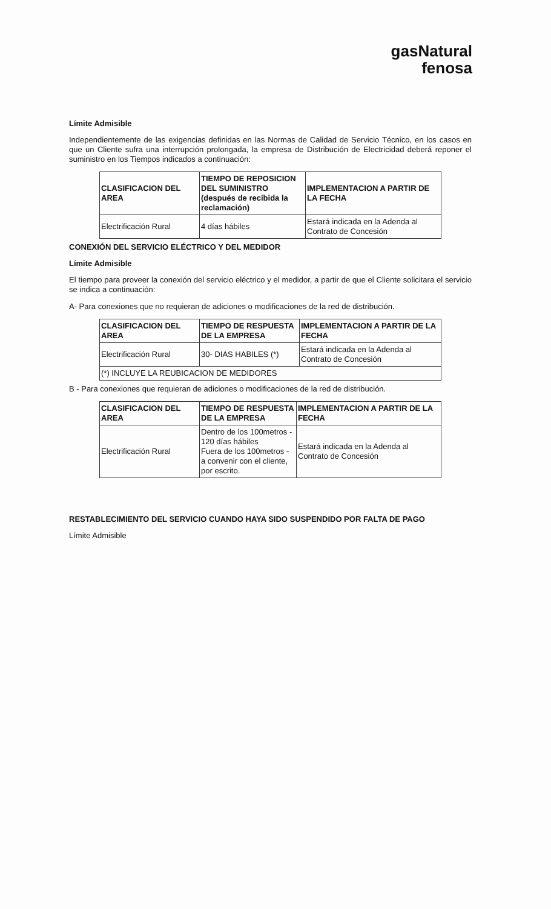gasNatural
fenosa
Límite Admisible
Independientemente de las exigencias definidas en las Normas de Calidad de Servicio Técnico, en los casos en que un Cliente sufra una interrupción prolongada, la empresa de Distribución de Electricidad deberá reponer el suministro en los Tiempos indicados a continuación:
| CLASIFICACION DEL AREA | TIEMPO DE REPOSICION DEL SUMINISTRO (después de recibida la reclamación) | IMPLEMENTACION A PARTIR DE LA FECHA |
| --- | --- | --- |
| Electrificación Rural | 4 días hábiles | Estará indicada en la Adenda al Contrato de Concesión |
CONEXIÓN DEL SERVICIO ELÉCTRICO Y DEL MEDIDOR
Límite Admisible
El tiempo para proveer la conexión del servicio eléctrico y el medidor, a partir de que el Cliente solicitara el servicio se indica a continuación:
A- Para conexiones que no requieran de adiciones o modificaciones de la red de distribución.
| CLASIFICACION DEL AREA | TIEMPO DE RESPUESTA DE LA EMPRESA | IMPLEMENTACION A PARTIR DE LA FECHA |
| --- | --- | --- |
| Electrificación Rural | 30- DIAS HABILES (*) | Estará indicada en la Adenda al Contrato de Concesión |
| (*) INCLUYE LA REUBICACION DE MEDIDORES | | |
B - Para conexiones que requieran de adiciones o modificaciones de la red de distribución.
| CLASIFICACION DEL AREA | TIEMPO DE RESPUESTA DE LA EMPRESA | IMPLEMENTACION A PARTIR DE LA FECHA |
| --- | --- | --- |
| Electrificación Rural | Dentro de los 100metros - 120 días hábiles Fuera de los 100metros - a convenir con el cliente, por escrito. | Estará indicada en la Adenda al Contrato de Concesión |
RESTABLECIMIENTO DEL SERVICIO CUANDO HAYA SIDO SUSPENDIDO POR FALTA DE PAGO
Límite Admisible